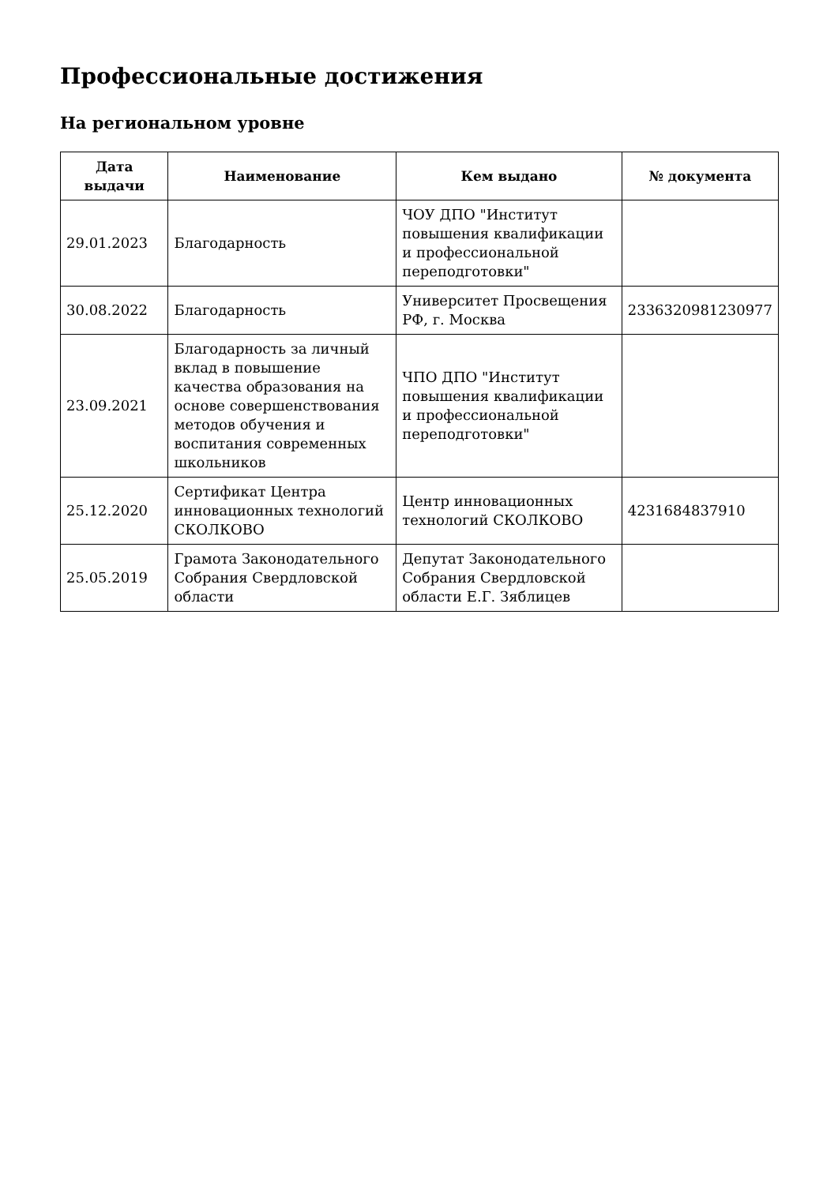Профессиональные достижения
На региональном уровне
| Дата выдачи | Наименование | Кем выдано | № документа |
| --- | --- | --- | --- |
| 29.01.2023 | Благодарность | ЧОУ ДПО "Институт повышения квалификации и профессиональной переподготовки" | |
| 30.08.2022 | Благодарность | Университет Просвещения РФ, г. Москва | 2336320981230977 |
| 23.09.2021 | Благодарность за личный вклад в повышение качества образования на основе совершенствования методов обучения и воспитания современных школьников | ЧПО ДПО "Институт повышения квалификации и профессиональной переподготовки" | |
| 25.12.2020 | Сертификат Центра инновационных технологий СКОЛКОВО | Центр инновационных технологий СКОЛКОВО | 4231684837910 |
| 25.05.2019 | Грамота Законодательного Собрания Свердловской области | Депутат Законодательного Собрания Свердловской области Е.Г. Зяблицев | |